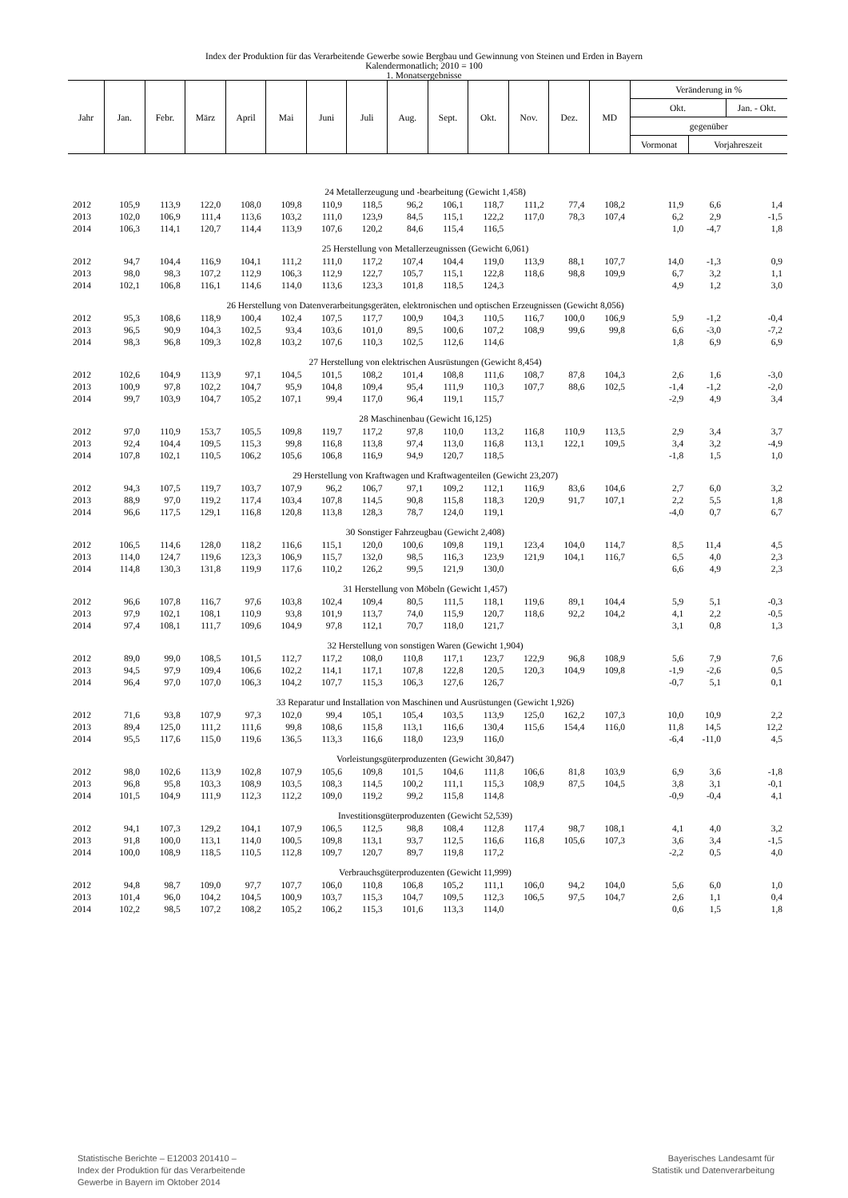Index der Produktion für das Verarbeitende Gewerbe sowie Bergbau und Gewinnung von Steinen und Erden in Bayern
Kalendermonatlich; 2010 = 100
1. Monatsergebnisse
| Jahr | Jan. | Febr. | März | April | Mai | Juni | Juli | Aug. | Sept. | Okt. | Nov. | Dez. | MD | Veränderung in % | | |
| --- | --- | --- | --- | --- | --- | --- | --- | --- | --- | --- | --- | --- | --- | --- | --- | --- |
| | | | | | | | | | | | | | | Okt. | | Jan. - Okt. |
| | | | | | | | | | | | | | | gegenüber | | |
| | | | | | | | | | | | | | | Vormonat | Vorjahreszeit | |
| 24 Metallerzeugung und -bearbeitung (Gewicht 1,458) | | | | | | | | | | | | | | | | |
| 2012 | 105,9 | 113,9 | 122,0 | 108,0 | 109,8 | 110,9 | 118,5 | 96,2 | 106,1 | 118,7 | 111,2 | 77,4 | 108,2 | 11,9 | 6,6 | 1,4 |
| 2013 | 102,0 | 106,9 | 111,4 | 113,6 | 103,2 | 111,0 | 123,9 | 84,5 | 115,1 | 122,2 | 117,0 | 78,3 | 107,4 | 6,2 | 2,9 | -1,5 |
| 2014 | 106,3 | 114,1 | 120,7 | 114,4 | 113,9 | 107,6 | 120,2 | 84,6 | 115,4 | 116,5 | | | | 1,0 | -4,7 | 1,8 |
| 25 Herstellung von Metallerzeugnissen (Gewicht 6,061) | | | | | | | | | | | | | | | | |
| 2012 | 94,7 | 104,4 | 116,9 | 104,1 | 111,2 | 111,0 | 117,2 | 107,4 | 104,4 | 119,0 | 113,9 | 88,1 | 107,7 | 14,0 | -1,3 | 0,9 |
| 2013 | 98,0 | 98,3 | 107,2 | 112,9 | 106,3 | 112,9 | 122,7 | 105,7 | 115,1 | 122,8 | 118,6 | 98,8 | 109,9 | 6,7 | 3,2 | 1,1 |
| 2014 | 102,1 | 106,8 | 116,1 | 114,6 | 114,0 | 113,6 | 123,3 | 101,8 | 118,5 | 124,3 | | | | 4,9 | 1,2 | 3,0 |
| 26 Herstellung von Datenverarbeitungsgeräten, elektronischen und optischen Erzeugnissen (Gewicht 8,056) | | | | | | | | | | | | | | | | |
| 2012 | 95,3 | 108,6 | 118,9 | 100,4 | 102,4 | 107,5 | 117,7 | 100,9 | 104,3 | 110,5 | 116,7 | 100,0 | 106,9 | 5,9 | -1,2 | -0,4 |
| 2013 | 96,5 | 90,9 | 104,3 | 102,5 | 93,4 | 103,6 | 101,0 | 89,5 | 100,6 | 107,2 | 108,9 | 99,6 | 99,8 | 6,6 | -3,0 | -7,2 |
| 2014 | 98,3 | 96,8 | 109,3 | 102,8 | 103,2 | 107,6 | 110,3 | 102,5 | 112,6 | 114,6 | | | | 1,8 | 6,9 | 6,9 |
| 27 Herstellung von elektrischen Ausrüstungen (Gewicht 8,454) | | | | | | | | | | | | | | | | |
| 2012 | 102,6 | 104,9 | 113,9 | 97,1 | 104,5 | 101,5 | 108,2 | 101,4 | 108,8 | 111,6 | 108,7 | 87,8 | 104,3 | 2,6 | 1,6 | -3,0 |
| 2013 | 100,9 | 97,8 | 102,2 | 104,7 | 95,9 | 104,8 | 109,4 | 95,4 | 111,9 | 110,3 | 107,7 | 88,6 | 102,5 | -1,4 | -1,2 | -2,0 |
| 2014 | 99,7 | 103,9 | 104,7 | 105,2 | 107,1 | 99,4 | 117,0 | 96,4 | 119,1 | 115,7 | | | | -2,9 | 4,9 | 3,4 |
| 28 Maschinenbau (Gewicht 16,125) | | | | | | | | | | | | | | | | |
| 2012 | 97,0 | 110,9 | 153,7 | 105,5 | 109,8 | 119,7 | 117,2 | 97,8 | 110,0 | 113,2 | 116,8 | 110,9 | 113,5 | 2,9 | 3,4 | 3,7 |
| 2013 | 92,4 | 104,4 | 109,5 | 115,3 | 99,8 | 116,8 | 113,8 | 97,4 | 113,0 | 116,8 | 113,1 | 122,1 | 109,5 | 3,4 | 3,2 | -4,9 |
| 2014 | 107,8 | 102,1 | 110,5 | 106,2 | 105,6 | 106,8 | 116,9 | 94,9 | 120,7 | 118,5 | | | | -1,8 | 1,5 | 1,0 |
| 29 Herstellung von Kraftwagen und Kraftwagenteilen (Gewicht 23,207) | | | | | | | | | | | | | | | | |
| 2012 | 94,3 | 107,5 | 119,7 | 103,7 | 107,9 | 96,2 | 106,7 | 97,1 | 109,2 | 112,1 | 116,9 | 83,6 | 104,6 | 2,7 | 6,0 | 3,2 |
| 2013 | 88,9 | 97,0 | 119,2 | 117,4 | 103,4 | 107,8 | 114,5 | 90,8 | 115,8 | 118,3 | 120,9 | 91,7 | 107,1 | 2,2 | 5,5 | 1,8 |
| 2014 | 96,6 | 117,5 | 129,1 | 116,8 | 120,8 | 113,8 | 128,3 | 78,7 | 124,0 | 119,1 | | | | -4,0 | 0,7 | 6,7 |
| 30 Sonstiger Fahrzeugbau (Gewicht 2,408) | | | | | | | | | | | | | | | | |
| 2012 | 106,5 | 114,6 | 128,0 | 118,2 | 116,6 | 115,1 | 120,0 | 100,6 | 109,8 | 119,1 | 123,4 | 104,0 | 114,7 | 8,5 | 11,4 | 4,5 |
| 2013 | 114,0 | 124,7 | 119,6 | 123,3 | 106,9 | 115,7 | 132,0 | 98,5 | 116,3 | 123,9 | 121,9 | 104,1 | 116,7 | 6,5 | 4,0 | 2,3 |
| 2014 | 114,8 | 130,3 | 131,8 | 119,9 | 117,6 | 110,2 | 126,2 | 99,5 | 121,9 | 130,0 | | | | 6,6 | 4,9 | 2,3 |
| 31 Herstellung von Möbeln (Gewicht 1,457) | | | | | | | | | | | | | | | | |
| 2012 | 96,6 | 107,8 | 116,7 | 97,6 | 103,8 | 102,4 | 109,4 | 80,5 | 111,5 | 118,1 | 119,6 | 89,1 | 104,4 | 5,9 | 5,1 | -0,3 |
| 2013 | 97,9 | 102,1 | 108,1 | 110,9 | 93,8 | 101,9 | 113,7 | 74,0 | 115,9 | 120,7 | 118,6 | 92,2 | 104,2 | 4,1 | 2,2 | -0,5 |
| 2014 | 97,4 | 108,1 | 111,7 | 109,6 | 104,9 | 97,8 | 112,1 | 70,7 | 118,0 | 121,7 | | | | 3,1 | 0,8 | 1,3 |
| 32 Herstellung von sonstigen Waren (Gewicht 1,904) | | | | | | | | | | | | | | | | |
| 2012 | 89,0 | 99,0 | 108,5 | 101,5 | 112,7 | 117,2 | 108,0 | 110,8 | 117,1 | 123,7 | 122,9 | 96,8 | 108,9 | 5,6 | 7,9 | 7,6 |
| 2013 | 94,5 | 97,9 | 109,4 | 106,6 | 102,2 | 114,1 | 117,1 | 107,8 | 122,8 | 120,5 | 120,3 | 104,9 | 109,8 | -1,9 | -2,6 | 0,5 |
| 2014 | 96,4 | 97,0 | 107,0 | 106,3 | 104,2 | 107,7 | 115,3 | 106,3 | 127,6 | 126,7 | | | | -0,7 | 5,1 | 0,1 |
| 33 Reparatur und Installation von Maschinen und Ausrüstungen (Gewicht 1,926) | | | | | | | | | | | | | | | | |
| 2012 | 71,6 | 93,8 | 107,9 | 97,3 | 102,0 | 99,4 | 105,1 | 105,4 | 103,5 | 113,9 | 125,0 | 162,2 | 107,3 | 10,0 | 10,9 | 2,2 |
| 2013 | 89,4 | 125,0 | 111,2 | 111,6 | 99,8 | 108,6 | 115,8 | 113,1 | 116,6 | 130,4 | 115,6 | 154,4 | 116,0 | 11,8 | 14,5 | 12,2 |
| 2014 | 95,5 | 117,6 | 115,0 | 119,6 | 136,5 | 113,3 | 116,6 | 118,0 | 123,9 | 116,0 | | | | -6,4 | -11,0 | 4,5 |
| Vorleistungsgüterproduzenten (Gewicht 30,847) | | | | | | | | | | | | | | | | |
| 2012 | 98,0 | 102,6 | 113,9 | 102,8 | 107,9 | 105,6 | 109,8 | 101,5 | 104,6 | 111,8 | 106,6 | 81,8 | 103,9 | 6,9 | 3,6 | -1,8 |
| 2013 | 96,8 | 95,8 | 103,3 | 108,9 | 103,5 | 108,3 | 114,5 | 100,2 | 111,1 | 115,3 | 108,9 | 87,5 | 104,5 | 3,8 | 3,1 | -0,1 |
| 2014 | 101,5 | 104,9 | 111,9 | 112,3 | 112,2 | 109,0 | 119,2 | 99,2 | 115,8 | 114,8 | | | | -0,9 | -0,4 | 4,1 |
| Investitionsgüterproduzenten (Gewicht 52,539) | | | | | | | | | | | | | | | | |
| 2012 | 94,1 | 107,3 | 129,2 | 104,1 | 107,9 | 106,5 | 112,5 | 98,8 | 108,4 | 112,8 | 117,4 | 98,7 | 108,1 | 4,1 | 4,0 | 3,2 |
| 2013 | 91,8 | 100,0 | 113,1 | 114,0 | 100,5 | 109,8 | 113,1 | 93,7 | 112,5 | 116,6 | 116,8 | 105,6 | 107,3 | 3,6 | 3,4 | -1,5 |
| 2014 | 100,0 | 108,9 | 118,5 | 110,5 | 112,8 | 109,7 | 120,7 | 89,7 | 119,8 | 117,2 | | | | -2,2 | 0,5 | 4,0 |
| Verbrauchsgüterproduzenten (Gewicht 11,999) | | | | | | | | | | | | | | | | |
| 2012 | 94,8 | 98,7 | 109,0 | 97,7 | 107,7 | 106,0 | 110,8 | 106,8 | 105,2 | 111,1 | 106,0 | 94,2 | 104,0 | 5,6 | 6,0 | 1,0 |
| 2013 | 101,4 | 96,0 | 104,2 | 104,5 | 100,9 | 103,7 | 115,3 | 104,7 | 109,5 | 112,3 | 106,5 | 97,5 | 104,7 | 2,6 | 1,1 | 0,4 |
| 2014 | 102,2 | 98,5 | 107,2 | 108,2 | 105,2 | 106,2 | 115,3 | 101,6 | 113,3 | 114,0 | | | | 0,6 | 1,5 | 1,8 |
Statistische Berichte – E12003 201410 –
Index der Produktion für das Verarbeitende
Gewerbe in Bayern im Oktober 2014
Bayerisches Landesamt für
Statistik und Datenverarbeitung